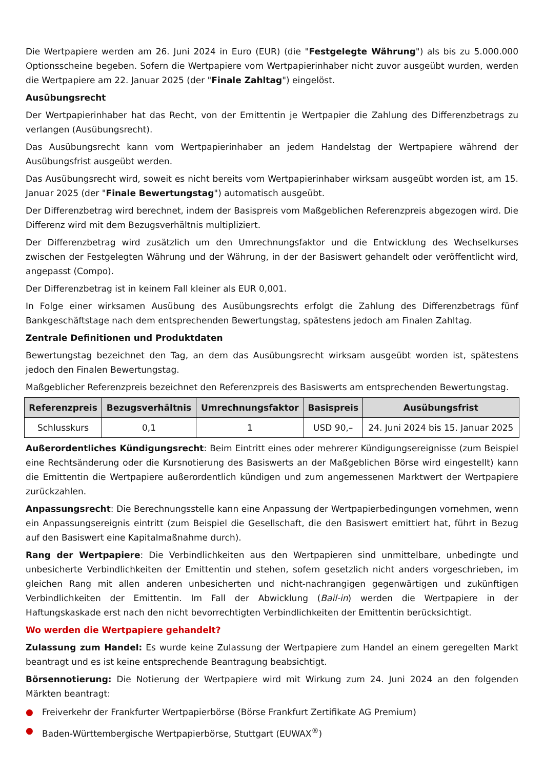Die Wertpapiere werden am 26. Juni 2024 in Euro (EUR) (die "Festgelegte Währung") als bis zu 5.000.000 Optionsscheine begeben. Sofern die Wertpapiere vom Wertpapierinhaber nicht zuvor ausgeübt wurden, werden die Wertpapiere am 22. Januar 2025 (der "Finale Zahltag") eingelöst.
Ausübungsrecht
Der Wertpapierinhaber hat das Recht, von der Emittentin je Wertpapier die Zahlung des Differenzbetrags zu verlangen (Ausübungsrecht).
Das Ausübungsrecht kann vom Wertpapierinhaber an jedem Handelstag der Wertpapiere während der Ausübungsfrist ausgeübt werden.
Das Ausübungsrecht wird, soweit es nicht bereits vom Wertpapierinhaber wirksam ausgeübt worden ist, am 15. Januar 2025 (der "Finale Bewertungstag") automatisch ausgeübt.
Der Differenzbetrag wird berechnet, indem der Basispreis vom Maßgeblichen Referenzpreis abgezogen wird. Die Differenz wird mit dem Bezugsverhältnis multipliziert.
Der Differenzbetrag wird zusätzlich um den Umrechnungsfaktor und die Entwicklung des Wechselkurses zwischen der Festgelegten Währung und der Währung, in der der Basiswert gehandelt oder veröffentlicht wird, angepasst (Compo).
Der Differenzbetrag ist in keinem Fall kleiner als EUR 0,001.
In Folge einer wirksamen Ausübung des Ausübungsrechts erfolgt die Zahlung des Differenzbetrags fünf Bankgeschäftstage nach dem entsprechenden Bewertungstag, spätestens jedoch am Finalen Zahltag.
Zentrale Definitionen und Produktdaten
Bewertungstag bezeichnet den Tag, an dem das Ausübungsrecht wirksam ausgeübt worden ist, spätestens jedoch den Finalen Bewertungstag.
Maßgeblicher Referenzpreis bezeichnet den Referenzpreis des Basiswerts am entsprechenden Bewertungstag.
| Referenzpreis | Bezugsverhältnis | Umrechnungsfaktor | Basispreis | Ausübungsfrist |
| --- | --- | --- | --- | --- |
| Schlusskurs | 0,1 | 1 | USD 90,– | 24. Juni 2024 bis 15. Januar 2025 |
Außerordentliches Kündigungsrecht: Beim Eintritt eines oder mehrerer Kündigungsereignisse (zum Beispiel eine Rechtsänderung oder die Kursnotierung des Basiswerts an der Maßgeblichen Börse wird eingestellt) kann die Emittentin die Wertpapiere außerordentlich kündigen und zum angemessenen Marktwert der Wertpapiere zurückzahlen.
Anpassungsrecht: Die Berechnungsstelle kann eine Anpassung der Wertpapierbedingungen vornehmen, wenn ein Anpassungsereignis eintritt (zum Beispiel die Gesellschaft, die den Basiswert emittiert hat, führt in Bezug auf den Basiswert eine Kapitalmaßnahme durch).
Rang der Wertpapiere: Die Verbindlichkeiten aus den Wertpapieren sind unmittelbare, unbedingte und unbesicherte Verbindlichkeiten der Emittentin und stehen, sofern gesetzlich nicht anders vorgeschrieben, im gleichen Rang mit allen anderen unbesicherten und nicht-nachrangigen gegenwärtigen und zukünftigen Verbindlichkeiten der Emittentin. Im Fall der Abwicklung (Bail-in) werden die Wertpapiere in der Haftungskaskade erst nach den nicht bevorrechtigten Verbindlichkeiten der Emittentin berücksichtigt.
Wo werden die Wertpapiere gehandelt?
Zulassung zum Handel: Es wurde keine Zulassung der Wertpapiere zum Handel an einem geregelten Markt beantragt und es ist keine entsprechende Beantragung beabsichtigt.
Börsennotierung: Die Notierung der Wertpapiere wird mit Wirkung zum 24. Juni 2024 an den folgenden Märkten beantragt:
● Freiverkehr der Frankfurter Wertpapierbörse (Börse Frankfurt Zertifikate AG Premium)
● Baden-Württembergische Wertpapierbörse, Stuttgart (EUWAX<sup>®</sup>)